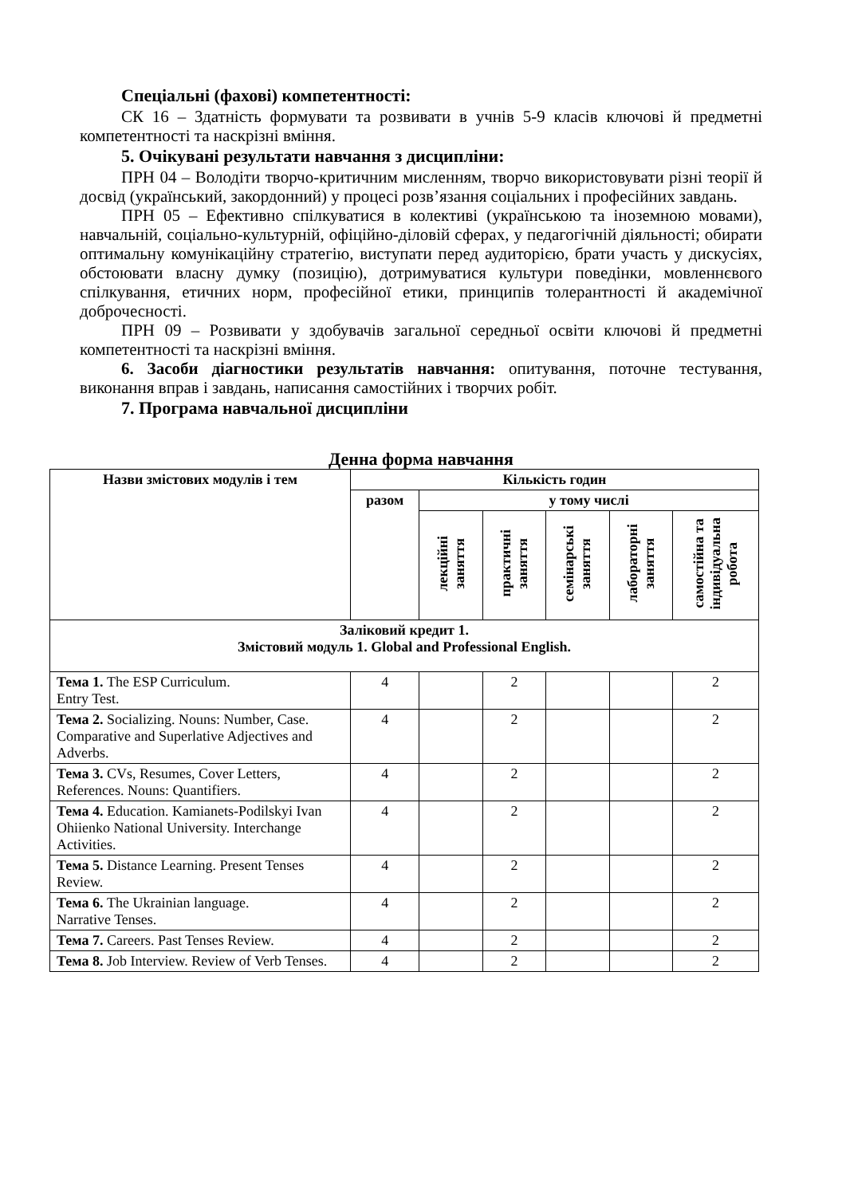Спеціальні (фахові) компетентності:
СК 16 – Здатність формувати та розвивати в учнів 5-9 класів ключові й предметні компетентності та наскрізні вміння.
5. Очікувані результати навчання з дисципліни:
ПРН 04 – Володіти творчо-критичним мисленням, творчо використовувати різні теорії й досвід (український, закордонний) у процесі розв’язання соціальних і професійних завдань.
ПРН 05 – Ефективно спілкуватися в колективі (українською та іноземною мовами), навчальній, соціально-культурній, офіційно-діловій сферах, у педагогічній діяльності; обирати оптимальну комунікаційну стратегію, виступати перед аудиторією, брати участь у дискусіях, обстоювати власну думку (позицію), дотримуватися культури поведінки, мовленнєвого спілкування, етичних норм, професійної етики, принципів толерантності й академічної доброчесності.
ПРН 09 – Розвивати у здобувачів загальної середньої освіти ключові й предметні компетентності та наскрізні вміння.
6. Засоби діагностики результатів навчання: опитування, поточне тестування, виконання вправ і завдань, написання самостійних і творчих робіт.
7. Програма навчальної дисципліни
Денна форма навчання
| Назви змістових модулів і тем | Кількість годин | | | | | |
| --- | --- | --- | --- | --- | --- | --- |
| | разом | у тому числі | | | | |
| | | лекційні заняття | практичні заняття | семінарські заняття | лабораторні заняття | самостійна та індивідуальна робота |
| Заліковий кредит 1. Змістовий модуль 1. Global and Professional English. | | | | | | |
| Тема 1. The ESP Curriculum. Entry Test. | 4 | | 2 | | | 2 |
| Тема 2. Socializing. Nouns: Number, Case. Comparative and Superlative Adjectives and Adverbs. | 4 | | 2 | | | 2 |
| Тема 3. CVs, Resumes, Cover Letters, References. Nouns: Quantifiers. | 4 | | 2 | | | 2 |
| Тема 4. Education. Kamianets-Podilskyi Ivan Ohiienko National University. Interchange Activities. | 4 | | 2 | | | 2 |
| Тема 5. Distance Learning. Present Tenses Review. | 4 | | 2 | | | 2 |
| Тема 6. The Ukrainian language. Narrative Tenses. | 4 | | 2 | | | 2 |
| Тема 7. Careers. Past Tenses Review. | 4 | | 2 | | | 2 |
| Тема 8. Job Interview. Review of Verb Tenses. | 4 | | 2 | | | 2 |